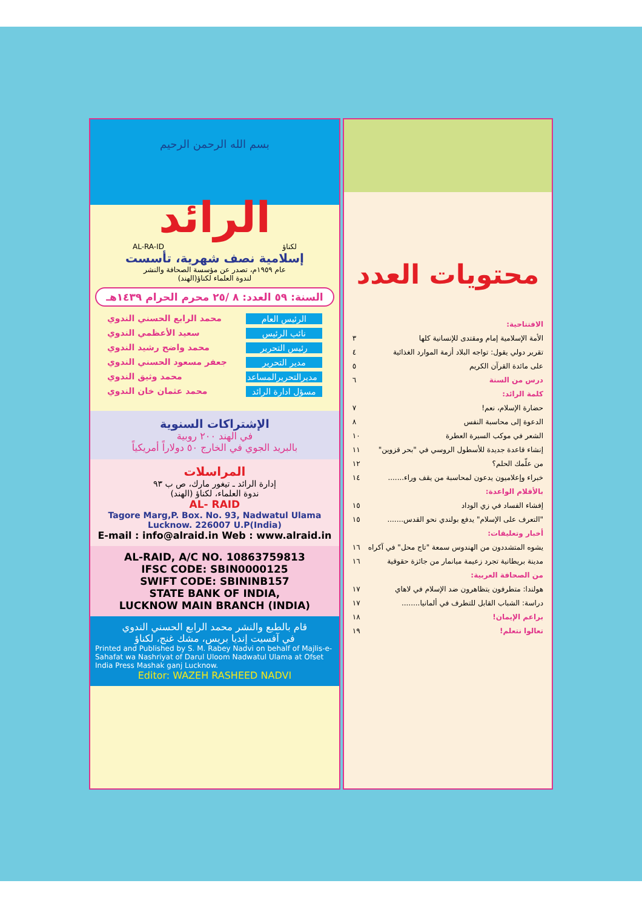بسم الله الرحمن الرحيم
الرائد
لكناؤ AL-RA-ID
إسلامية نصف شهرية، تأسست
عام ١٩٥٩م، تصدر عن مؤسسة الصحافة والنشر
لندوة العلماء لكناؤ(الهند)
السنة: ٥٩ العدد: ٨ /٢٥ محرم الحرام ١٤٣٩هـ
الرئيس العام محمد الرابع الحسني الندوي
نائب الرئيس سعيد الأعظمي الندوي
رئيس التحرير محمد واضح رشيد الندوي
مدير التحرير جعفر مسعود الحسني الندوي
مديرالتحريرالمساعد محمد وثيق الندوي
مسؤل ادارة الرائد محمد عثمان خان الندوي
الإشتراكات السنوية
في الهند ٢٠٠ روبية
بالبريد الجوي في الخارج ٥٠ دولاراً أمريكياً
المراسلات
إدارة الرائد ـ تيغور مارك، ص ب ٩٣
ندوة العلماء، لكناؤ (الهند)
AL- RAID
Tagore Marg,P. Box. No. 93, Nadwatul Ulama
Lucknow. 226007 U.P(India)
E-mail : info@alraid.in Web : www.alraid.in
AL-RAID, A/C NO. 10863759813
IFSC CODE: SBIN0000125
SWIFT CODE: SBININB157
STATE BANK OF INDIA,
LUCKNOW MAIN BRANCH (INDIA)
قام بالطبع والنشر محمد الرابع الحسني الندوي
في آفسيت إنديا بريس، مشك غنج، لكناؤ
Printed and Published by S. M. Rabey Nadvi on behalf of Majlis-e-Sahafat wa Nashriyat of Darul Uloom Nadwatul Ulama at Ofset India Press Mashak ganj Lucknow.
Editor: WAZEH RASHEED NADVI
محتويات العدد
الافتتاحية:
الأمة الإسلامية إمام ومقتدى للإنسانية كلها ٣
تقرير دولي يقول: تواجه البلاد أزمة الموارد الغذائية ٤
على مائدة القرآن الكريم ٥
درس من السنة ٦
كلمة الرائد:
حضارة الإسلام، نعم! ٧
الدعوة إلى محاسبة النفس ٨
الشعر في موكب السيرة العطرة ١٠
إنشاء قاعدة جديدة للأسطول الروسي في "بحر قزوين" ١١
من علّمك الحلم؟ ١٢
خبراء وإعلاميون يدعون لمحاسبة من يقف وراء....... ١٤
بالأقلام الواعدة:
إفشاء الفساد في زي الوداد ١٥
"التعرف على الإسلام" يدفع بولندي نحو القدس....... ١٥
أخبار وتعليقات:
يشوه المتشددون من الهندوس سمعة "تاج محل" في آكراه ١٦
مدينة بريطانية تجرد زعيمة ميانمار من جائزة حقوقية ١٦
من الصحافة العربية:
هولندا: متطرفون يتظاهرون ضد الإسلام في لاهاي ١٧
دراسة: الشباب القابل للتطرف في ألمانيا........ ١٧
براعم الإيمان! ١٨
تعالوا نتعلم! ١٩